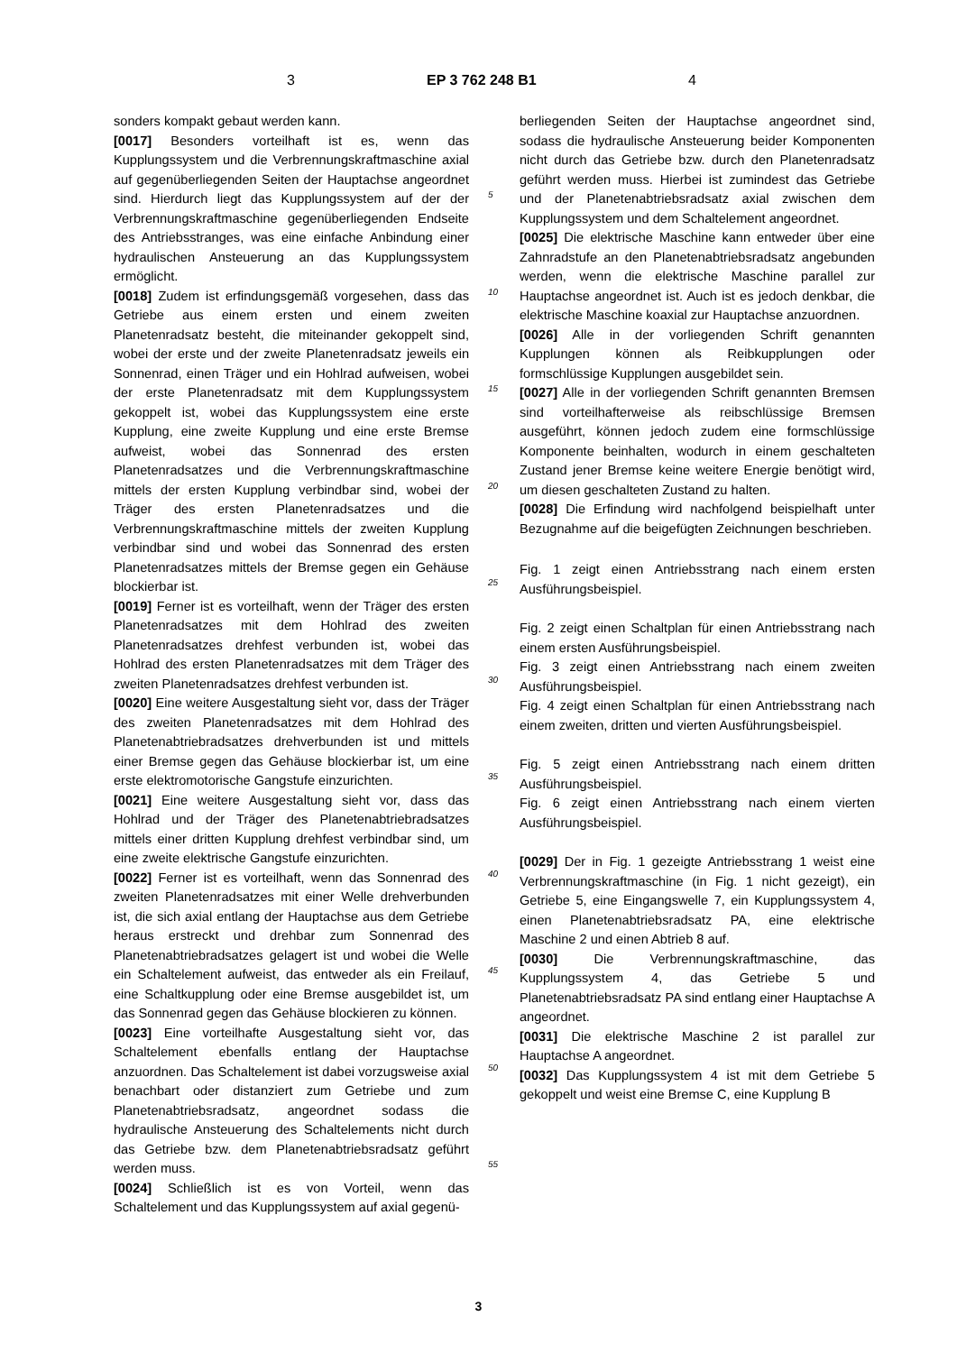3 EP 3 762 248 B1 4
sonders kompakt gebaut werden kann.
[0017] Besonders vorteilhaft ist es, wenn das Kupplungssystem und die Verbrennungskraftmaschine axial auf gegenüberliegenden Seiten der Hauptachse angeordnet sind. Hierdurch liegt das Kupplungssystem auf der der Verbrennungskraftmaschine gegenüberliegenden Endseite des Antriebsstranges, was eine einfache Anbindung einer hydraulischen Ansteuerung an das Kupplungssystem ermöglicht.
[0018] Zudem ist erfindungsgemäß vorgesehen, dass das Getriebe aus einem ersten und einem zweiten Planetenradsatz besteht, die miteinander gekoppelt sind, wobei der erste und der zweite Planetenradsatz jeweils ein Sonnenrad, einen Träger und ein Hohlrad aufweisen, wobei der erste Planetenradsatz mit dem Kupplungssystem gekoppelt ist, wobei das Kupplungssystem eine erste Kupplung, eine zweite Kupplung und eine erste Bremse aufweist, wobei das Sonnenrad des ersten Planetenradsatzes und die Verbrennungskraftmaschine mittels der ersten Kupplung verbindbar sind, wobei der Träger des ersten Planetenradsatzes und die Verbrennungskraftmaschine mittels der zweiten Kupplung verbindbar sind und wobei das Sonnenrad des ersten Planetenradsatzes mittels der Bremse gegen ein Gehäuse blockierbar ist.
[0019] Ferner ist es vorteilhaft, wenn der Träger des ersten Planetenradsatzes mit dem Hohlrad des zweiten Planetenradsatzes drehfest verbunden ist, wobei das Hohlrad des ersten Planetenradsatzes mit dem Träger des zweiten Planetenradsatzes drehfest verbunden ist.
[0020] Eine weitere Ausgestaltung sieht vor, dass der Träger des zweiten Planetenradsatzes mit dem Hohlrad des Planetenabtriebradsatzes drehverbunden ist und mittels einer Bremse gegen das Gehäuse blockierbar ist, um eine erste elektromotorische Gangstufe einzurichten.
[0021] Eine weitere Ausgestaltung sieht vor, dass das Hohlrad und der Träger des Planetenabtriebradsatzes mittels einer dritten Kupplung drehfest verbindbar sind, um eine zweite elektrische Gangstufe einzurichten.
[0022] Ferner ist es vorteilhaft, wenn das Sonnenrad des zweiten Planetenradsatzes mit einer Welle drehverbunden ist, die sich axial entlang der Hauptachse aus dem Getriebe heraus erstreckt und drehbar zum Sonnenrad des Planetenabtriebradsatzes gelagert ist und wobei die Welle ein Schaltelement aufweist, das entweder als ein Freilauf, eine Schaltkupplung oder eine Bremse ausgebildet ist, um das Sonnenrad gegen das Gehäuse blockieren zu können.
[0023] Eine vorteilhafte Ausgestaltung sieht vor, das Schaltelement ebenfalls entlang der Hauptachse anzuordnen. Das Schaltelement ist dabei vorzugsweise axial benachbart oder distanziert zum Getriebe und zum Planetenabtriebsradsatz, angeordnet sodass die hydraulische Ansteuerung des Schaltelements nicht durch das Getriebe bzw. dem Planetenabtriebsradsatz geführt werden muss.
[0024] Schließlich ist es von Vorteil, wenn das Schaltelement und das Kupplungssystem auf axial gegenü-
5
10
15
20
25
30
35
40
45
50
55
berliegenden Seiten der Hauptachse angeordnet sind, sodass die hydraulische Ansteuerung beider Komponenten nicht durch das Getriebe bzw. durch den Planetenradsatz geführt werden muss. Hierbei ist zumindest das Getriebe und der Planetenabtriebsradsatz axial zwischen dem Kupplungssystem und dem Schaltelement angeordnet.
[0025] Die elektrische Maschine kann entweder über eine Zahnradstufe an den Planetenabtriebsradsatz angebunden werden, wenn die elektrische Maschine parallel zur Hauptachse angeordnet ist. Auch ist es jedoch denkbar, die elektrische Maschine koaxial zur Hauptachse anzuordnen.
[0026] Alle in der vorliegenden Schrift genannten Kupplungen können als Reibkupplungen oder formschlüssige Kupplungen ausgebildet sein.
[0027] Alle in der vorliegenden Schrift genannten Bremsen sind vorteilhafterweise als reibschlüssige Bremsen ausgeführt, können jedoch zudem eine formschlüssige Komponente beinhalten, wodurch in einem geschalteten Zustand jener Bremse keine weitere Energie benötigt wird, um diesen geschalteten Zustand zu halten.
[0028] Die Erfindung wird nachfolgend beispielhaft unter Bezugnahme auf die beigefügten Zeichnungen beschrieben.
Fig. 1 zeigt einen Antriebsstrang nach einem ersten Ausführungsbeispiel.
Fig. 2 zeigt einen Schaltplan für einen Antriebsstrang nach einem ersten Ausführungsbeispiel.
Fig. 3 zeigt einen Antriebsstrang nach einem zweiten Ausführungsbeispiel.
Fig. 4 zeigt einen Schaltplan für einen Antriebsstrang nach einem zweiten, dritten und vierten Ausführungsbeispiel.
Fig. 5 zeigt einen Antriebsstrang nach einem dritten Ausführungsbeispiel.
Fig. 6 zeigt einen Antriebsstrang nach einem vierten Ausführungsbeispiel.
[0029] Der in Fig. 1 gezeigte Antriebsstrang 1 weist eine Verbrennungskraftmaschine (in Fig. 1 nicht gezeigt), ein Getriebe 5, eine Eingangswelle 7, ein Kupplungssystem 4, einen Planetenabtriebsradsatz PA, eine elektrische Maschine 2 und einen Abtrieb 8 auf.
[0030] Die Verbrennungskraftmaschine, das Kupplungssystem 4, das Getriebe 5 und Planetenabtriebsradsatz PA sind entlang einer Hauptachse A angeordnet.
[0031] Die elektrische Maschine 2 ist parallel zur Hauptachse A angeordnet.
[0032] Das Kupplungssystem 4 ist mit dem Getriebe 5 gekoppelt und weist eine Bremse C, eine Kupplung B
3